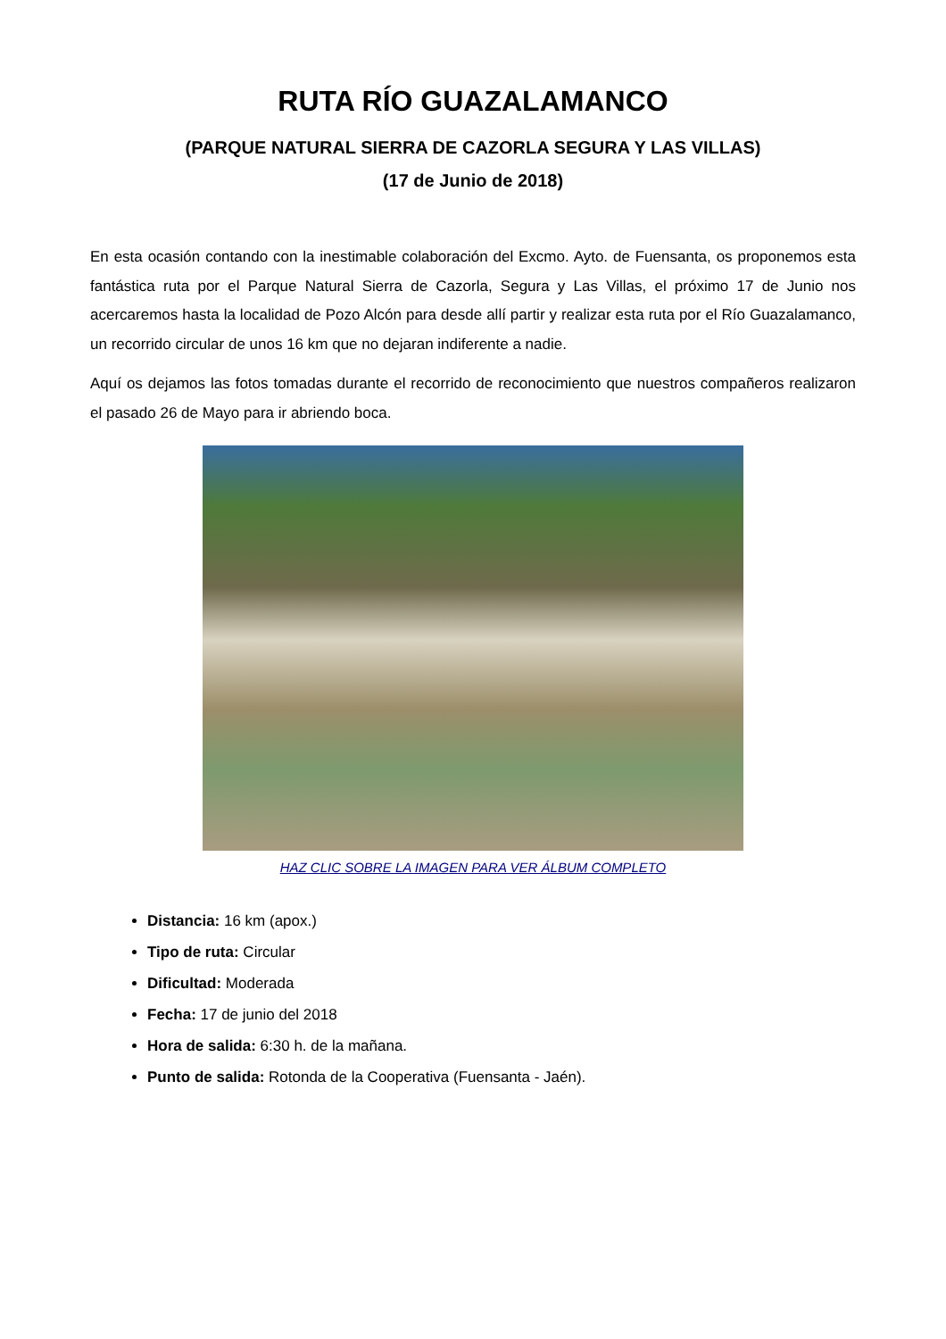RUTA RÍO GUAZALAMANCO
(PARQUE NATURAL SIERRA DE CAZORLA SEGURA Y LAS VILLAS)
(17 de Junio de 2018)
En esta ocasión contando con la inestimable colaboración del Excmo. Ayto. de Fuensanta, os proponemos esta fantástica ruta por el Parque Natural Sierra de Cazorla, Segura y Las Villas, el próximo 17 de Junio nos acercaremos hasta la localidad de Pozo Alcón para desde allí partir y realizar esta ruta por el Río Guazalamanco, un recorrido circular de unos 16 km que no dejaran indiferente a nadie.
Aquí os dejamos las fotos tomadas durante el recorrido de reconocimiento que nuestros compañeros realizaron el pasado 26 de Mayo para ir abriendo boca.
HAZ CLIC SOBRE LA IMAGEN PARA VER ÁLBUM COMPLETO
Distancia: 16 km (apox.)
Tipo de ruta: Circular
Dificultad: Moderada
Fecha: 17 de junio del 2018
Hora de salida: 6:30 h. de la mañana.
Punto de salida: Rotonda de la Cooperativa (Fuensanta - Jaén).